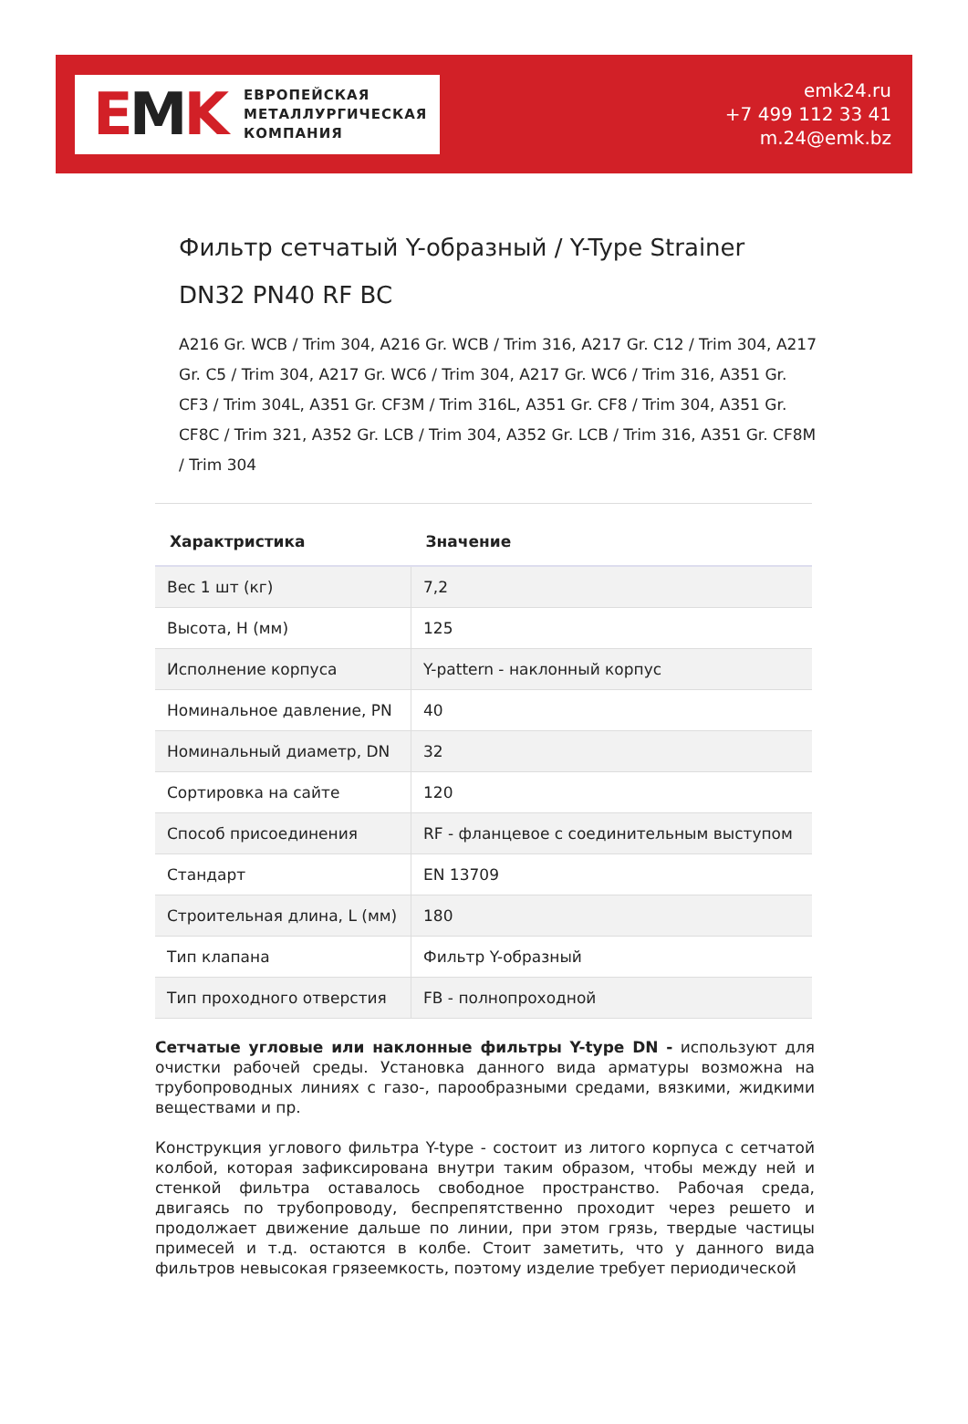EMK
ЕВРОПЕЙСКАЯ
МЕТАЛЛУРГИЧЕСКАЯ
КОМПАНИЯ
emk24.ru
+7 499 112 33 41
m.24@emk.bz
Фильтр сетчатый Y-образный / Y-Type Strainer DN32 PN40 RF BC
A216 Gr. WCB / Trim 304, A216 Gr. WCB / Trim 316, A217 Gr. C12 / Trim 304, A217 Gr. C5 / Trim 304, A217 Gr. WC6 / Trim 304, A217 Gr. WC6 / Trim 316, A351 Gr. CF3 / Trim 304L, A351 Gr. CF3M / Trim 316L, A351 Gr. CF8 / Trim 304, A351 Gr. CF8C / Trim 321, A352 Gr. LCB / Trim 304, A352 Gr. LCB / Trim 316, A351 Gr. CF8M / Trim 304
| Характристика | Значение |
| --- | --- |
| Вес 1 шт (кг) | 7,2 |
| Высота, H (мм) | 125 |
| Исполнение корпуса | Y-pattern - наклонный корпус |
| Номинальное давление, PN | 40 |
| Номинальный диаметр, DN | 32 |
| Сортировка на сайте | 120 |
| Способ присоединения | RF - фланцевое с соединительным выступом |
| Стандарт | EN 13709 |
| Строительная длина, L (мм) | 180 |
| Тип клапана | Фильтр Y-образный |
| Тип проходного отверстия | FB - полнопроходной |
Сетчатые угловые или наклонные фильтры Y-type DN - используют для очистки рабочей среды. Установка данного вида арматуры возможна на трубопроводных линиях с газо-, парообразными средами, вязкими, жидкими веществами и пр.
Конструкция углового фильтра Y-type - состоит из литого корпуса с сетчатой колбой, которая зафиксирована внутри таким образом, чтобы между ней и стенкой фильтра оставалось свободное пространство. Рабочая среда, двигаясь по трубопроводу, беспрепятственно проходит через решето и продолжает движение дальше по линии, при этом грязь, твердые частицы примесей и т.д. остаются в колбе. Стоит заметить, что у данного вида фильтров невысокая грязеемкость, поэтому изделие требует периодической